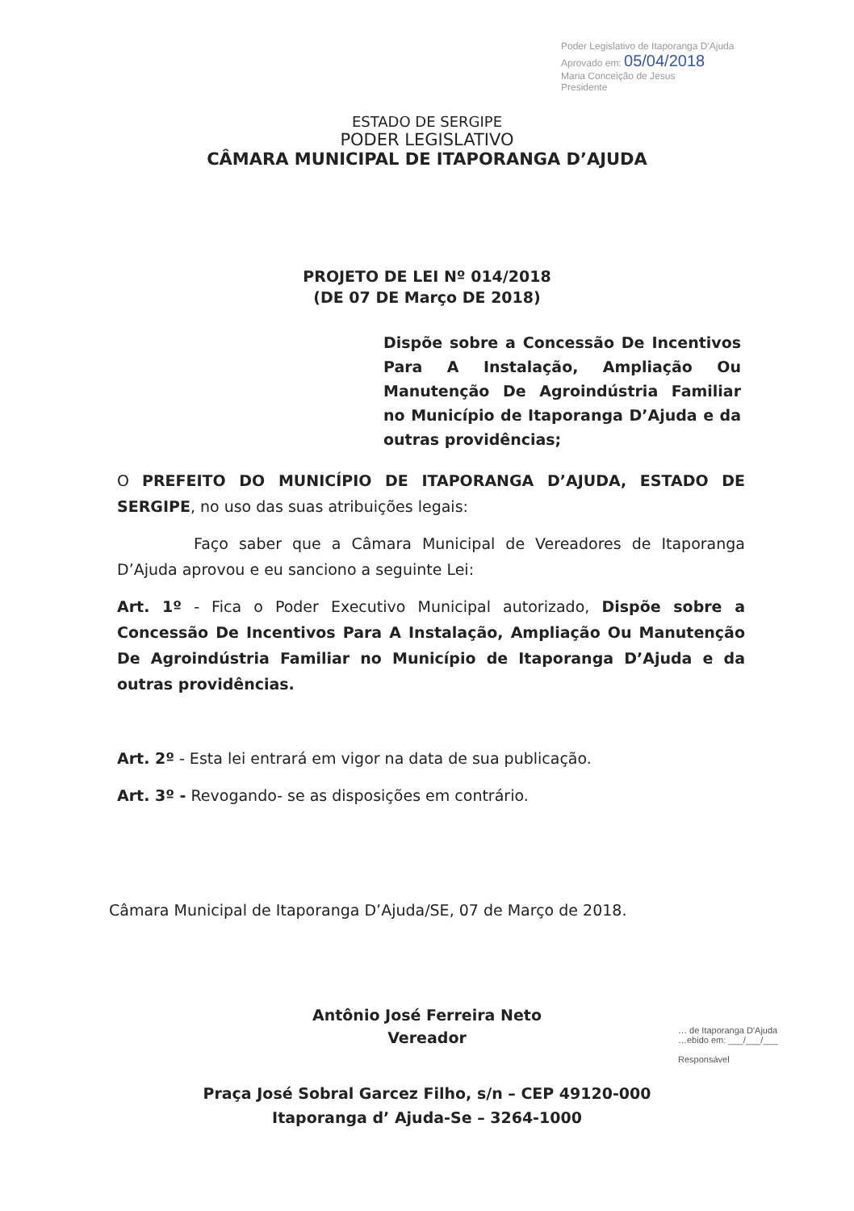Poder Legislativo de Itaporanga D'Ajuda
Aprovado em: 05/04/2018
Maria Conceição de Jesus
Presidente
ESTADO DE SERGIPE
PODER LEGISLATIVO
CÂMARA MUNICIPAL DE ITAPORANGA D’AJUDA
PROJETO DE LEI Nº 014/2018
(DE 07 DE Março DE 2018)
Dispõe sobre a Concessão De Incentivos Para A Instalação, Ampliação Ou Manutenção De Agroindústria Familiar no Município de Itaporanga D’Ajuda e da outras providências;
O PREFEITO DO MUNICÍPIO DE ITAPORANGA D’AJUDA, ESTADO DE SERGIPE, no uso das suas atribuições legais:
Faço saber que a Câmara Municipal de Vereadores de Itaporanga D’Ajuda aprovou e eu sanciono a seguinte Lei:
Art. 1º - Fica o Poder Executivo Municipal autorizado, Dispõe sobre a Concessão De Incentivos Para A Instalação, Ampliação Ou Manutenção De Agroindústria Familiar no Município de Itaporanga D’Ajuda e da outras providências.
Art. 2º - Esta lei entrará em vigor na data de sua publicação.
Art. 3º - Revogando- se as disposições em contrário.
Câmara Municipal de Itaporanga D’Ajuda/SE, 07 de Março de 2018.
Antônio José Ferreira Neto
Vereador
… de Itaporanga D'Ajuda
…ebido em: ___/___/___
Responsável
Praça José Sobral Garcez Filho, s/n – CEP 49120-000
Itaporanga d’ Ajuda-Se – 3264-1000